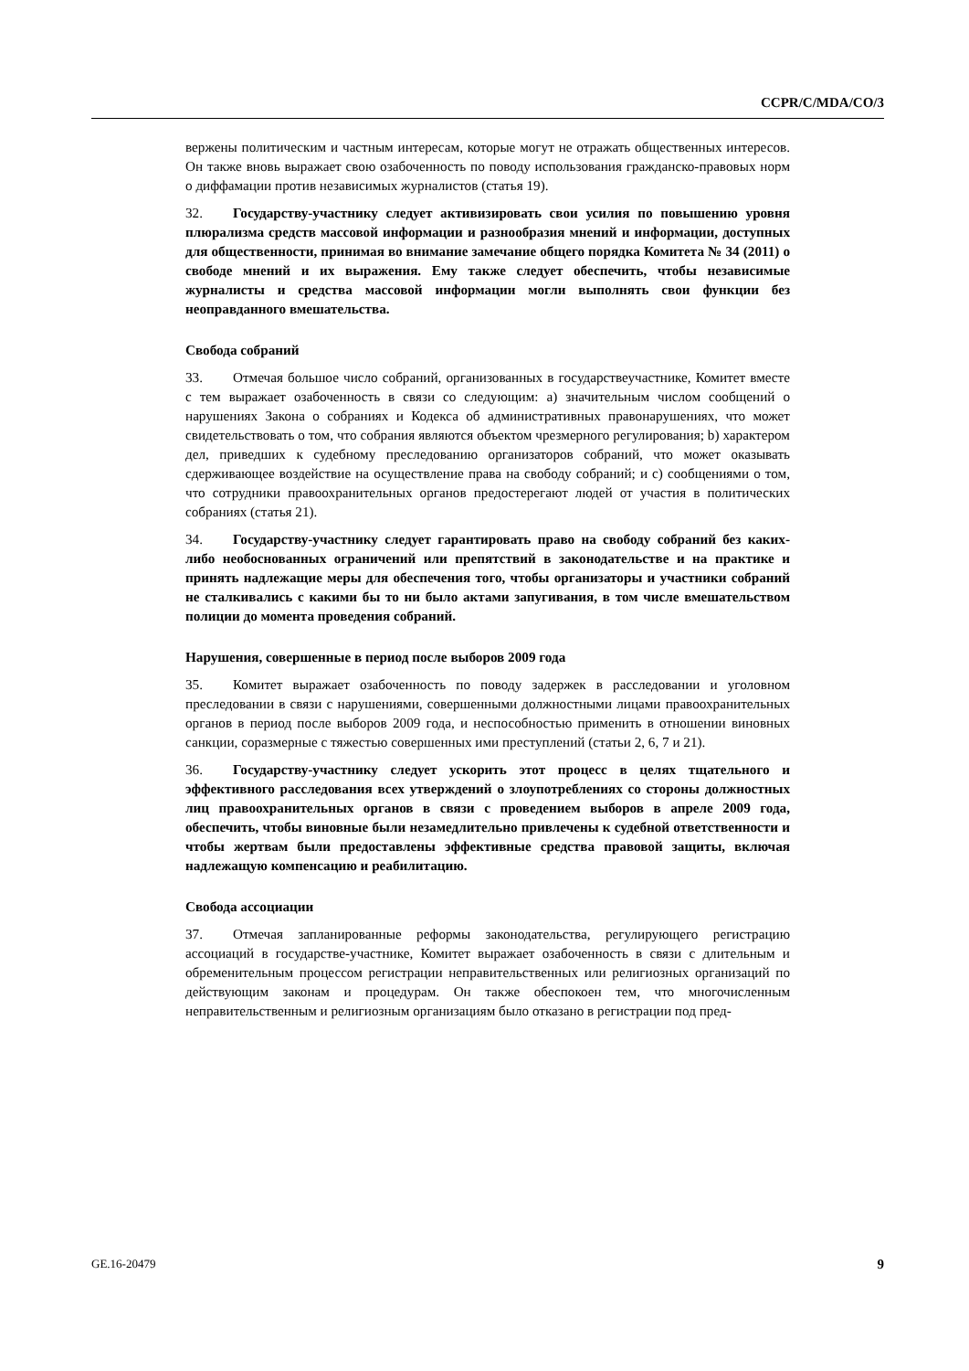CCPR/C/MDA/CO/3
вержены политическим и частным интересам, которые могут не отражать общественных интересов. Он также вновь выражает свою озабоченность по поводу использования гражданско-правовых норм о диффамации против независимых журналистов (статья 19).
32. Государству-участнику следует активизировать свои усилия по повышению уровня плюрализма средств массовой информации и разнообразия мнений и информации, доступных для общественности, принимая во внимание замечание общего порядка Комитета № 34 (2011) о свободе мнений и их выражения. Ему также следует обеспечить, чтобы независимые журналисты и средства массовой информации могли выполнять свои функции без неоправданного вмешательства.
Свобода собраний
33. Отмечая большое число собраний, организованных в государствеучастнике, Комитет вместе с тем выражает озабоченность в связи со следующим: a) значительным числом сообщений о нарушениях Закона о собраниях и Кодекса об административных правонарушениях, что может свидетельствовать о том, что собрания являются объектом чрезмерного регулирования; b) характером дел, приведших к судебному преследованию организаторов собраний, что может оказывать сдерживающее воздействие на осуществление права на свободу собраний; и c) сообщениями о том, что сотрудники правоохранительных органов предостерегают людей от участия в политических собраниях (статья 21).
34. Государству-участнику следует гарантировать право на свободу собраний без каких-либо необоснованных ограничений или препятствий в законодательстве и на практике и принять надлежащие меры для обеспечения того, чтобы организаторы и участники собраний не сталкивались с какими бы то ни было актами запугивания, в том числе вмешательством полиции до момента проведения собраний.
Нарушения, совершенные в период после выборов 2009 года
35. Комитет выражает озабоченность по поводу задержек в расследовании и уголовном преследовании в связи с нарушениями, совершенными должностными лицами правоохранительных органов в период после выборов 2009 года, и неспособностью применить в отношении виновных санкции, соразмерные с тяжестью совершенных ими преступлений (статьи 2, 6, 7 и 21).
36. Государству-участнику следует ускорить этот процесс в целях тщательного и эффективного расследования всех утверждений о злоупотреблениях со стороны должностных лиц правоохранительных органов в связи с проведением выборов в апреле 2009 года, обеспечить, чтобы виновные были незамедлительно привлечены к судебной ответственности и чтобы жертвам были предоставлены эффективные средства правовой защиты, включая надлежащую компенсацию и реабилитацию.
Свобода ассоциации
37. Отмечая запланированные реформы законодательства, регулирующего регистрацию ассоциаций в государстве-участнике, Комитет выражает озабоченность в связи с длительным и обременительным процессом регистрации неправительственных или религиозных организаций по действующим законам и процедурам. Он также обеспокоен тем, что многочисленным неправительственным и религиозным организациям было отказано в регистрации под пред-
GE.16-20479 9